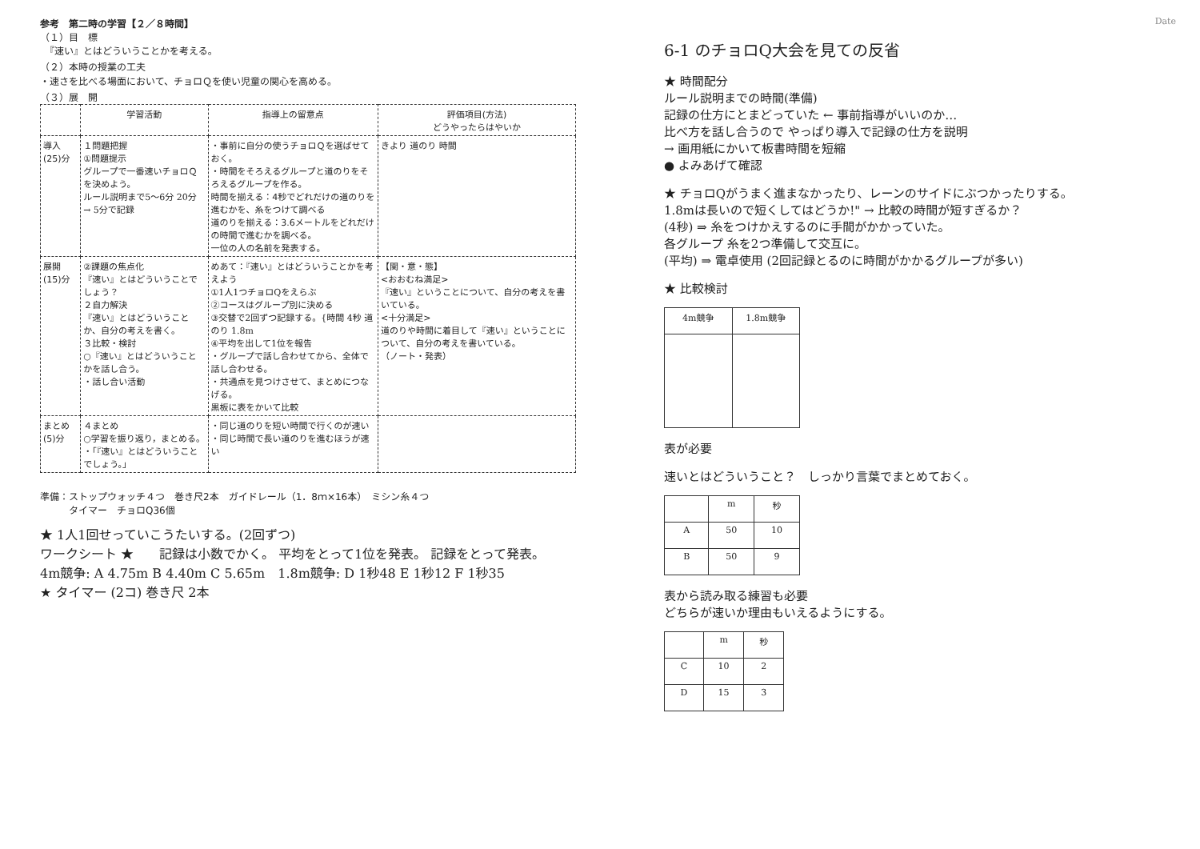参考　第二時の学習【２／８時間】
（１）目　標
　『速い』とはどういうことかを考える。
（２）本時の授業の工夫
・速さを比べる場面において、チョロＱを使い児童の関心を高める。
（３）展　開
| | 学習活動 | 指導上の留意点 | 評価項目(方法) どうやったらはやいか |
| --- | --- | --- | --- |
| 導入(25)分 | １問題把握 ①問題提示 グループで一番速いチョロＱを決めよう。 ルール説明まで5〜6分 20分 → 5分で記録 | ・事前に自分の使うチョロＱを選ばせておく。 ・時間をそろえるグループと道のりをそろえるグループを作る。 時間を揃える：4秒でどれだけの道のりを進むかを、糸をつけて調べる 道のりを揃える：3.6メートルをどれだけの時間で進むかを調べる。 一位の人の名前を発表する。 | きより 道のり 時間 |
| 展開(15)分 | ②課題の焦点化 『速い』とはどういうことでしょう？ ２自力解決 『速い』とはどういうことか、自分の考えを書く。 ３比較・検討 ○『速い』とはどういうことかを話し合う。 ・話し合い活動 | めあて：『速い』とはどういうことかを考えよう ①1人1つチョロQをえらぶ ②コースはグループ別に決める ③交替で2回ずつ記録する。{時間 4秒 道のり 1.8m ④平均を出して1位を報告 ・グループで話し合わせてから、全体で話し合わせる。 ・共通点を見つけさせて、まとめにつなげる。 黒板に表をかいて比較 | 【関・意・態】 <おおむね満足> 『速い』ということについて、自分の考えを書いている。 <十分満足> 道のりや時間に着目して『速い』ということについて、自分の考えを書いている。 （ノート・発表） |
| まとめ(5)分 | ４まとめ ○学習を振り返り，まとめる。 ・「『速い』とはどういうことでしょう。」 | ・同じ道のりを短い時間で行くのが速い ・同じ時間で長い道のりを進むほうが速い | |
準備：ストップウォッチ４つ　巻き尺2本　ガイドレール（1．8ｍ×16本）　ミシン糸４つ
　　　タイマー　チョロQ36個
★ 1人1回せっていこうたいする。(2回ずつ)
ワークシート ★　　記録は小数でかく。 平均をとって1位を発表。 記録をとって発表。
4m競争: A 4.75m B 4.40m C 5.65m　1.8m競争: D 1秒48 E 1秒12 F 1秒35
★ タイマー (2コ) 巻き尺 2本
Date
6-1 のチョロQ大会を見ての反省
★ 時間配分
ルール説明までの時間(準備)
記録の仕方にとまどっていた ← 事前指導がいいのか…
比べ方を話し合うので やっぱり導入で記録の仕方を説明
→ 画用紙にかいて板書時間を短縮
● よみあげて確認
★ チョロQがうまく進まなかったり、レーンのサイドにぶつかったりする。
1.8mは長いので短くしてはどうか!" → 比較の時間が短すぎるか？
(4秒) ⇒ 糸をつけかえするのに手間がかかっていた。
各グループ 糸を2つ準備して交互に。
(平均) ⇒ 電卓使用 (2回記録とるのに時間がかかるグループが多い)
★ 比較検討
| 4m競争 | 1.8m競争 |
表が必要
速いとはどういうこと？　しっかり言葉でまとめておく。
| | m | 秒 |
| A | 50 | 10 |
| B | 50 | 9 |
表から読み取る練習も必要
どちらが速いか理由もいえるようにする。
| | m | 秒 |
| C | 10 | 2 |
| D | 15 | 3 |